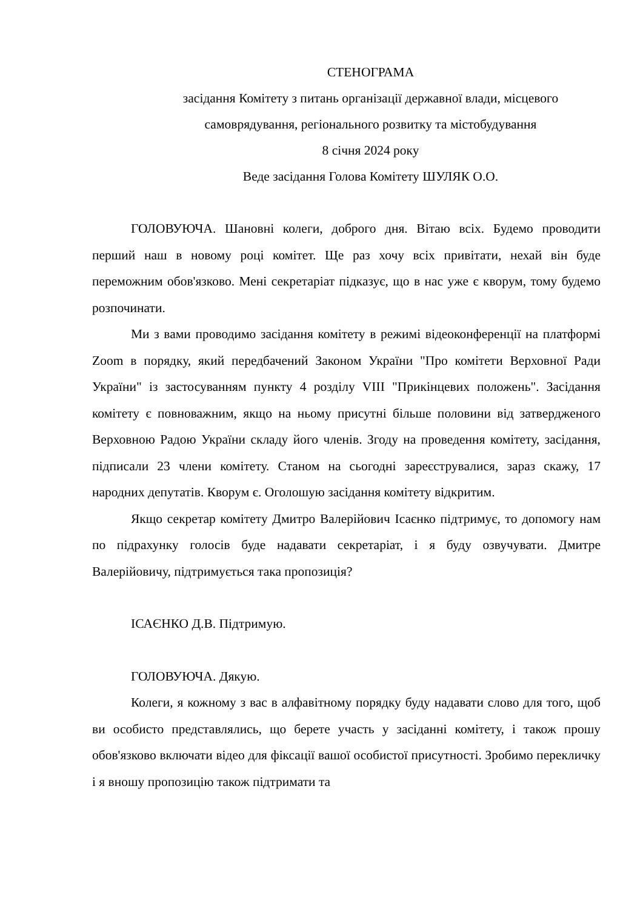СТЕНОГРАМА
засідання Комітету з питань організації державної влади, місцевого самоврядування, регіонального розвитку та містобудування
8 січня 2024 року
Веде засідання Голова Комітету ШУЛЯК О.О.
ГОЛОВУЮЧА. Шановні колеги, доброго дня. Вітаю всіх. Будемо проводити перший наш в новому році комітет. Ще раз хочу всіх привітати, нехай він буде переможним обов'язково. Мені секретаріат підказує, що в нас уже є кворум, тому будемо розпочинати.
Ми з вами проводимо засідання комітету в режимі відеоконференції на платформі Zoom в порядку, який передбачений Законом України "Про комітети Верховної Ради України" із застосуванням пункту 4 розділу VIII "Прикінцевих положень". Засідання комітету є повноважним, якщо на ньому присутні більше половини від затвердженого Верховною Радою України складу його членів. Згоду на проведення комітету, засідання, підписали 23 члени комітету. Станом на сьогодні зареєструвалися, зараз скажу, 17 народних депутатів. Кворум є. Оголошую засідання комітету відкритим.
Якщо секретар комітету Дмитро Валерійович Ісаєнко підтримує, то допомогу нам по підрахунку голосів буде надавати секретаріат, і я буду озвучувати. Дмитре Валерійовичу, підтримується така пропозиція?
ІСАЄНКО Д.В. Підтримую.
ГОЛОВУЮЧА. Дякую.
Колеги, я кожному з вас в алфавітному порядку буду надавати слово для того, щоб ви особисто представлялись, що берете участь у засіданні комітету, і також прошу обов'язково включати відео для фіксації вашої особистої присутності. Зробимо перекличку і я вношу пропозицію також підтримати та